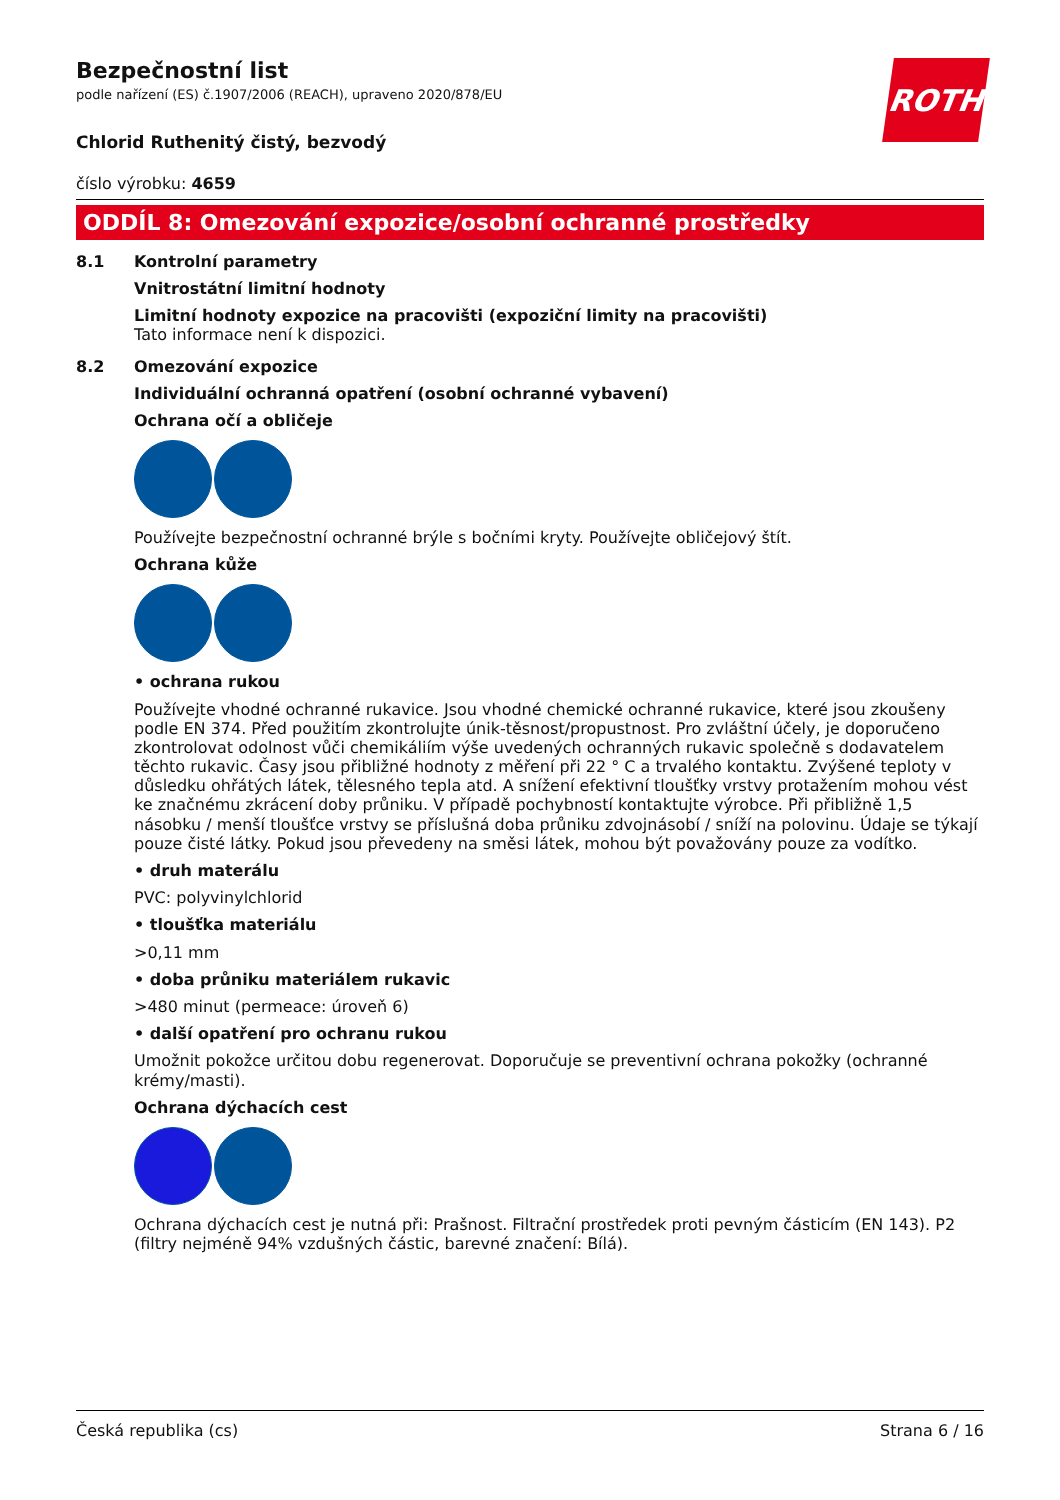ROTH
Bezpečnostní list
podle nařízení (ES) č.1907/2006 (REACH), upraveno 2020/878/EU
Chlorid Ruthenitý čistý, bezvodý
číslo výrobku: 4659
ODDÍL 8: Omezování expozice/osobní ochranné prostředky
8.1 Kontrolní parametry
Vnitrostátní limitní hodnoty
Limitní hodnoty expozice na pracovišti (expoziční limity na pracovišti)
Tato informace není k dispozici.
8.2 Omezování expozice
Individuální ochranná opatření (osobní ochranné vybavení)
Ochrana očí a obličeje
Používejte bezpečnostní ochranné brýle s bočními kryty. Používejte obličejový štít.
Ochrana kůže
• ochrana rukou
Používejte vhodné ochranné rukavice. Jsou vhodné chemické ochranné rukavice, které jsou zkoušeny podle EN 374. Před použitím zkontrolujte únik-těsnost/propustnost. Pro zvláštní účely, je doporučeno zkontrolovat odolnost vůči chemikáliím výše uvedených ochranných rukavic společně s dodavatelem těchto rukavic. Časy jsou přibližné hodnoty z měření při 22 ° C a trvalého kontaktu. Zvýšené teploty v důsledku ohřátých látek, tělesného tepla atd. A snížení efektivní tloušťky vrstvy protažením mohou vést ke značnému zkrácení doby průniku. V případě pochybností kontaktujte výrobce. Při přibližně 1,5 násobku / menší tloušťce vrstvy se příslušná doba průniku zdvojnásobí / sníží na polovinu. Údaje se týkají pouze čisté látky. Pokud jsou převedeny na směsi látek, mohou být považovány pouze za vodítko.
• druh materálu
PVC: polyvinylchlorid
• tloušťka materiálu
>0,11 mm
• doba průniku materiálem rukavic
>480 minut (permeace: úroveň 6)
• další opatření pro ochranu rukou
Umožnit pokožce určitou dobu regenerovat. Doporučuje se preventivní ochrana pokožky (ochranné krémy/masti).
Ochrana dýchacích cest
Ochrana dýchacích cest je nutná při: Prašnost. Filtrační prostředek proti pevným částicím (EN 143). P2 (filtry nejméně 94% vzdušných částic, barevné značení: Bílá).
Česká republika (cs) Strana 6 / 16